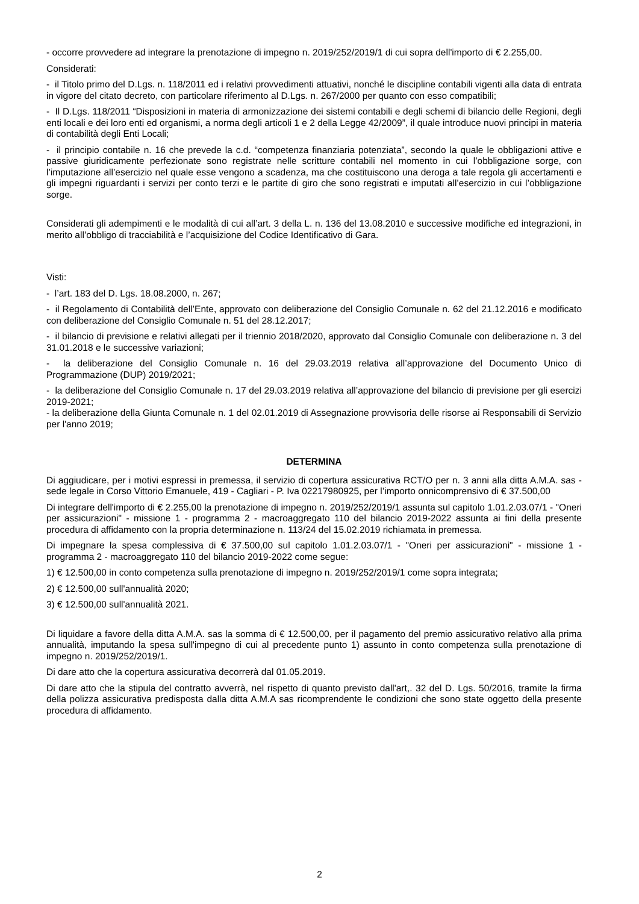- occorre provvedere ad integrare la prenotazione di impegno n. 2019/252/2019/1 di cui sopra dell'importo di € 2.255,00.
Considerati:
- il Titolo primo del D.Lgs. n. 118/2011 ed i relativi provvedimenti attuativi, nonché le discipline contabili vigenti alla data di entrata in vigore del citato decreto, con particolare riferimento al D.Lgs. n. 267/2000 per quanto con esso compatibili;
- Il D.Lgs. 118/2011 “Disposizioni in materia di armonizzazione dei sistemi contabili e degli schemi di bilancio delle Regioni, degli enti locali e dei loro enti ed organismi, a norma degli articoli 1 e 2 della Legge 42/2009”, il quale introduce nuovi principi in materia di contabilità degli Enti Locali;
- il principio contabile n. 16 che prevede la c.d. “competenza finanziaria potenziata”, secondo la quale le obbligazioni attive e passive giuridicamente perfezionate sono registrate nelle scritture contabili nel momento in cui l’obbligazione sorge, con l’imputazione all’esercizio nel quale esse vengono a scadenza, ma che costituiscono una deroga a tale regola gli accertamenti e gli impegni riguardanti i servizi per conto terzi e le partite di giro che sono registrati e imputati all’esercizio in cui l’obbligazione sorge.
Considerati gli adempimenti e le modalità di cui all’art. 3 della L. n. 136 del 13.08.2010 e successive modifiche ed integrazioni, in merito all’obbligo di tracciabilità e l’acquisizione del Codice Identificativo di Gara.
Visti:
- l’art. 183 del D. Lgs. 18.08.2000, n. 267;
- il Regolamento di Contabilità dell’Ente, approvato con deliberazione del Consiglio Comunale n. 62 del 21.12.2016 e modificato con deliberazione del Consiglio Comunale n. 51 del 28.12.2017;
- il bilancio di previsione e relativi allegati per il triennio 2018/2020, approvato dal Consiglio Comunale con deliberazione n. 3 del 31.01.2018 e le successive variazioni;
- la deliberazione del Consiglio Comunale n. 16 del 29.03.2019 relativa all’approvazione del Documento Unico di Programmazione (DUP) 2019/2021;
- la deliberazione del Consiglio Comunale n. 17 del 29.03.2019 relativa all’approvazione del bilancio di previsione per gli esercizi 2019-2021;
- la deliberazione della Giunta Comunale n. 1 del 02.01.2019 di Assegnazione provvisoria delle risorse ai Responsabili di Servizio per l'anno 2019;
DETERMINA
Di aggiudicare, per i motivi espressi in premessa, il servizio di copertura assicurativa RCT/O per n. 3 anni alla ditta A.M.A. sas - sede legale in Corso Vittorio Emanuele, 419 - Cagliari - P. Iva 02217980925, per l’importo onnicomprensivo di € 37.500,00
Di integrare dell'importo di € 2.255,00 la prenotazione di impegno n. 2019/252/2019/1 assunta sul capitolo 1.01.2.03.07/1 - "Oneri per assicurazioni" - missione 1 - programma 2 - macroaggregato 110 del bilancio 2019-2022 assunta ai fini della presente procedura di affidamento con la propria determinazione n. 113/24 del 15.02.2019 richiamata in premessa.
Di impegnare la spesa complessiva di € 37.500,00 sul capitolo 1.01.2.03.07/1 - "Oneri per assicurazioni" - missione 1 - programma 2 - macroaggregato 110 del bilancio 2019-2022 come segue:
1) € 12.500,00 in conto competenza sulla prenotazione di impegno n. 2019/252/2019/1 come sopra integrata;
2) € 12.500,00 sull'annualità 2020;
3) € 12.500,00 sull'annualità 2021.
Di liquidare a favore della ditta A.M.A. sas la somma di € 12.500,00, per il pagamento del premio assicurativo relativo alla prima annualità, imputando la spesa sull'impegno di cui al precedente punto 1) assunto in conto competenza sulla prenotazione di impegno n. 2019/252/2019/1.
Di dare atto che la copertura assicurativa decorrerà dal 01.05.2019.
Di dare atto che la stipula del contratto avverrà, nel rispetto di quanto previsto dall'art,. 32 del D. Lgs. 50/2016, tramite la firma della polizza assicurativa predisposta dalla ditta A.M.A sas ricomprendente le condizioni che sono state oggetto della presente procedura di affidamento.
2